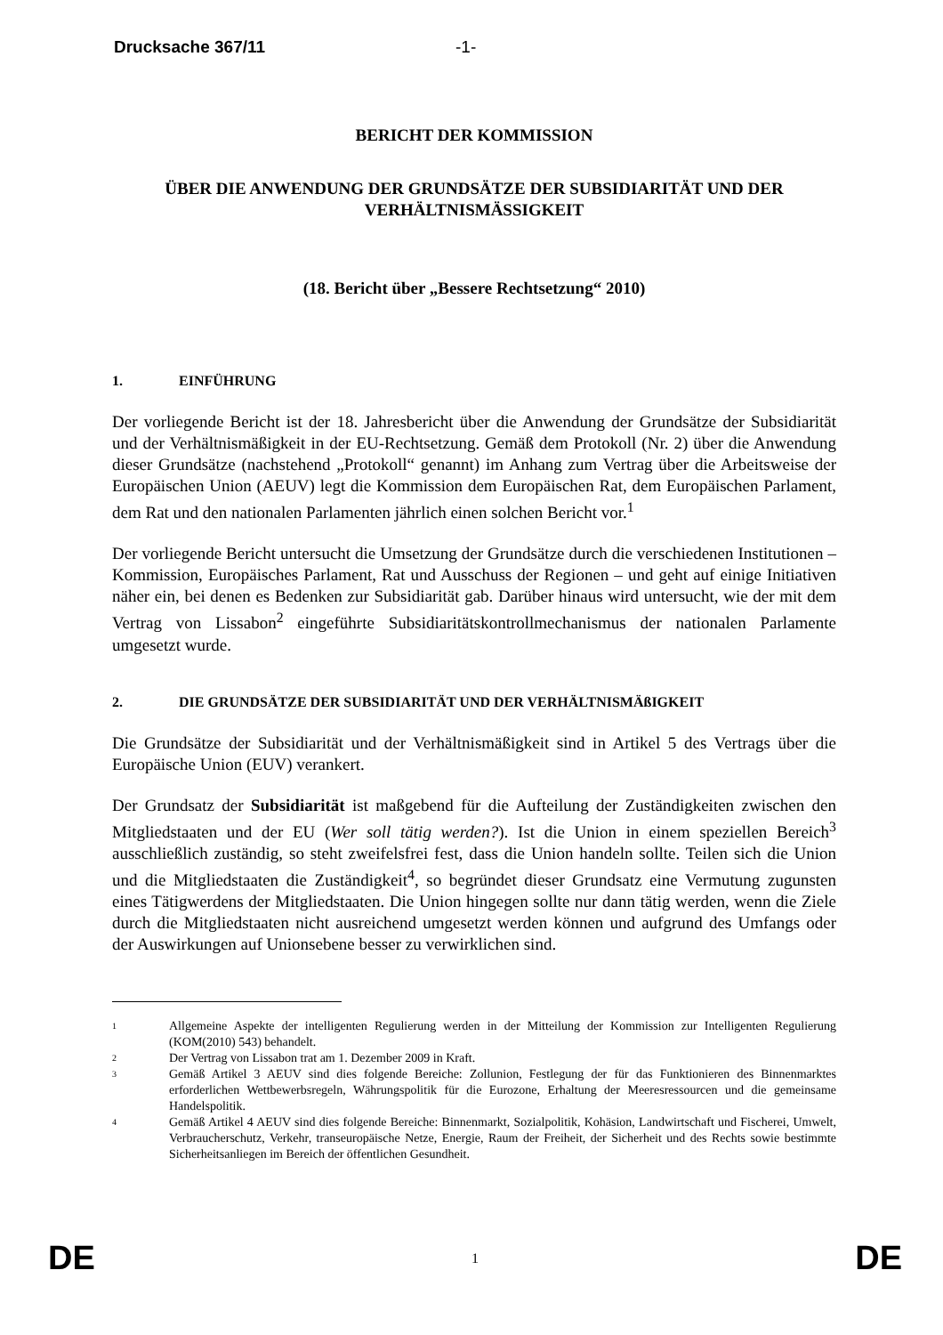Drucksache 367/11 -1-
BERICHT DER KOMMISSION
ÜBER DIE ANWENDUNG DER GRUNDSÄTZE DER SUBSIDIARITÄT UND DER VERHÄLTNISMÄSSIGKEIT
(18. Bericht über „Bessere Rechtsetzung“ 2010)
1. EINFÜHRUNG
Der vorliegende Bericht ist der 18. Jahresbericht über die Anwendung der Grundsätze der Subsidiarität und der Verhältnismäßigkeit in der EU-Rechtsetzung. Gemäß dem Protokoll (Nr. 2) über die Anwendung dieser Grundsätze (nachstehend „Protokoll“ genannt) im Anhang zum Vertrag über die Arbeitsweise der Europäischen Union (AEUV) legt die Kommission dem Europäischen Rat, dem Europäischen Parlament, dem Rat und den nationalen Parlamenten jährlich einen solchen Bericht vor.<sup>1</sup>
Der vorliegende Bericht untersucht die Umsetzung der Grundsätze durch die verschiedenen Institutionen – Kommission, Europäisches Parlament, Rat und Ausschuss der Regionen – und geht auf einige Initiativen näher ein, bei denen es Bedenken zur Subsidiarität gab. Darüber hinaus wird untersucht, wie der mit dem Vertrag von Lissabon<sup>2</sup> eingeführte Subsidiaritätskontrollmechanismus der nationalen Parlamente umgesetzt wurde.
2. DIE GRUNDSÄTZE DER SUBSIDIARITÄT UND DER VERHÄLTNISMÄßIGKEIT
Die Grundsätze der Subsidiarität und der Verhältnismäßigkeit sind in Artikel 5 des Vertrags über die Europäische Union (EUV) verankert.
Der Grundsatz der Subsidiarität ist maßgebend für die Aufteilung der Zuständigkeiten zwischen den Mitgliedstaaten und der EU (Wer soll tätig werden?). Ist die Union in einem speziellen Bereich<sup>3</sup> ausschließlich zuständig, so steht zweifelsfrei fest, dass die Union handeln sollte. Teilen sich die Union und die Mitgliedstaaten die Zuständigkeit<sup>4</sup>, so begründet dieser Grundsatz eine Vermutung zugunsten eines Tätigwerdens der Mitgliedstaaten. Die Union hingegen sollte nur dann tätig werden, wenn die Ziele durch die Mitgliedstaaten nicht ausreichend umgesetzt werden können und aufgrund des Umfangs oder der Auswirkungen auf Unionsebene besser zu verwirklichen sind.
1 Allgemeine Aspekte der intelligenten Regulierung werden in der Mitteilung der Kommission zur Intelligenten Regulierung (KOM(2010) 543) behandelt.
2 Der Vertrag von Lissabon trat am 1. Dezember 2009 in Kraft.
3 Gemäß Artikel 3 AEUV sind dies folgende Bereiche: Zollunion, Festlegung der für das Funktionieren des Binnenmarktes erforderlichen Wettbewerbsregeln, Währungspolitik für die Eurozone, Erhaltung der Meeresressourcen und die gemeinsame Handelspolitik.
4 Gemäß Artikel 4 AEUV sind dies folgende Bereiche: Binnenmarkt, Sozialpolitik, Kohäsion, Landwirtschaft und Fischerei, Umwelt, Verbraucherschutz, Verkehr, transeuropäische Netze, Energie, Raum der Freiheit, der Sicherheit und des Rechts sowie bestimmte Sicherheitsanliegen im Bereich der öffentlichen Gesundheit.
DE 1 DE